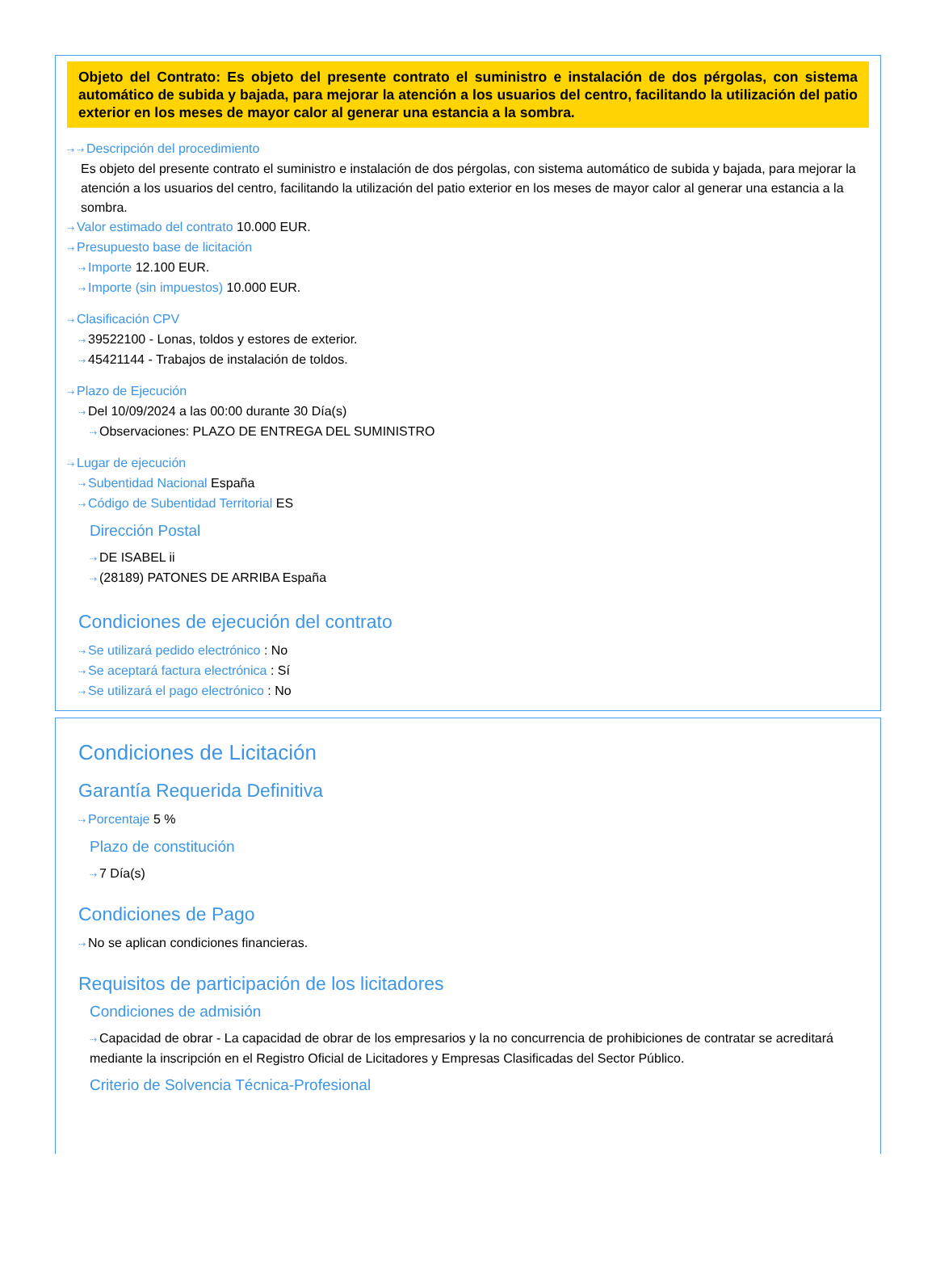Objeto del Contrato: Es objeto del presente contrato el suministro e instalación de dos pérgolas, con sistema automático de subida y bajada, para mejorar la atención a los usuarios del centro, facilitando la utilización del patio exterior en los meses de mayor calor al generar una estancia a la sombra.
⇢ ⇢ Descripción del procedimiento
Es objeto del presente contrato el suministro e instalación de dos pérgolas, con sistema automático de subida y bajada, para mejorar la atención a los usuarios del centro, facilitando la utilización del patio exterior en los meses de mayor calor al generar una estancia a la sombra.
⇢ Valor estimado del contrato 10.000 EUR.
⇢ Presupuesto base de licitación
⇢ Importe 12.100 EUR.
⇢ Importe (sin impuestos) 10.000 EUR.
⇢ Clasificación CPV
⇢ 39522100 - Lonas, toldos y estores de exterior.
⇢ 45421144 - Trabajos de instalación de toldos.
⇢ Plazo de Ejecución
⇢ Del 10/09/2024 a las 00:00 durante 30 Día(s)
⇢ Observaciones: PLAZO DE ENTREGA DEL SUMINISTRO
⇢ Lugar de ejecución
⇢ Subentidad Nacional España
⇢ Código de Subentidad Territorial ES
Dirección Postal
⇢ DE ISABEL ii
⇢ (28189) PATONES DE ARRIBA España
Condiciones de ejecución del contrato
⇢ Se utilizará pedido electrónico : No
⇢ Se aceptará factura electrónica : Sí
⇢ Se utilizará el pago electrónico : No
Condiciones de Licitación
Garantía Requerida Definitiva
⇢ Porcentaje 5 %
Plazo de constitución
⇢ 7 Día(s)
Condiciones de Pago
⇢ No se aplican condiciones financieras.
Requisitos de participación de los licitadores
Condiciones de admisión
⇢ Capacidad de obrar - La capacidad de obrar de los empresarios y la no concurrencia de prohibiciones de contratar se acreditará mediante la inscripción en el Registro Oficial de Licitadores y Empresas Clasificadas del Sector Público.
Criterio de Solvencia Técnica-Profesional